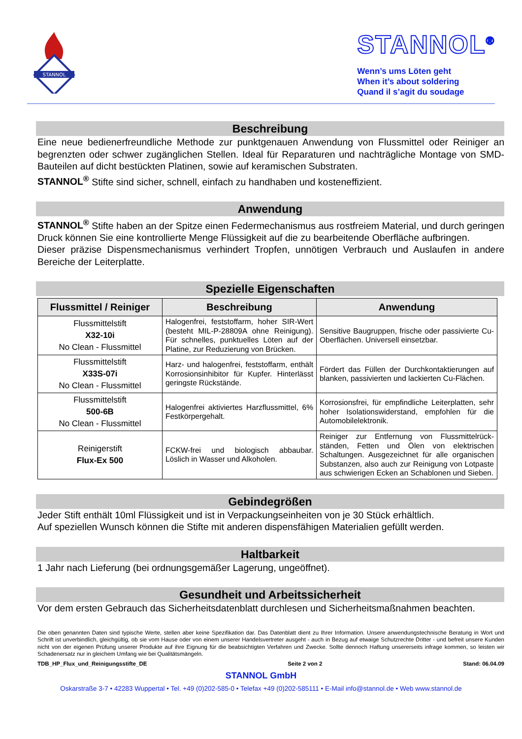STANNOL
STANNOL<sup>®</sup>
Wenn’s ums Löten geht
When it’s about soldering
Quand il s’agit du soudage
Beschreibung
Eine neue bedienerfreundliche Methode zur punktgenauen Anwendung von Flussmittel oder Reiniger an begrenzten oder schwer zugänglichen Stellen. Ideal für Reparaturen und nachträgliche Montage von SMD-Bauteilen auf dicht bestückten Platinen, sowie auf keramischen Substraten.
STANNOL<sup>®</sup> Stifte sind sicher, schnell, einfach zu handhaben und kosteneffizient.
Anwendung
STANNOL<sup>®</sup> Stifte haben an der Spitze einen Federmechanismus aus rostfreiem Material, und durch geringen Druck können Sie eine kontrollierte Menge Flüssigkeit auf die zu bearbeitende Oberfläche aufbringen.
Dieser präzise Dispensmechanismus verhindert Tropfen, unnötigen Verbrauch und Auslaufen in andere Bereiche der Leiterplatte.
Spezielle Eigenschaften
| Flussmittel / Reiniger | Beschreibung | Anwendung |
| --- | --- | --- |
| Flussmittelstift X32-10i No Clean - Flussmittel | Halogenfrei, feststoffarm, hoher SIR-Wert (besteht MIL-P-28809A ohne Reinigung). Für schnelles, punktuelles Löten auf der Platine, zur Reduzierung von Brücken. | Sensitive Baugruppen, frische oder passivierte Cu-Oberflächen. Universell einsetzbar. |
| Flussmittelstift X33S-07i No Clean - Flussmittel | Harz- und halogenfrei, feststoffarm, enthält Korrosionsinhibitor für Kupfer. Hinterlässt geringste Rückstände. | Fördert das Füllen der Durchkontaktierungen auf blanken, passivierten und lackierten Cu-Flächen. |
| Flussmittelstift 500-6B No Clean - Flussmittel | Halogenfrei aktiviertes Harzflussmittel, 6% Festkörpergehalt. | Korrosionsfrei, für empfindliche Leiterplatten, sehr hoher Isolationswiderstand, empfohlen für die Automobilelektronik. |
| Reinigerstift Flux-Ex 500 | FCKW-frei und biologisch abbaubar. Löslich in Wasser und Alkoholen. | Reiniger zur Entfernung von Flussmittelrück-ständen, Fetten und Ölen von elektrischen Schaltungen. Ausgezeichnet für alle organischen Substanzen, also auch zur Reinigung von Lotpaste aus schwierigen Ecken an Schablonen und Sieben. |
Gebindegrößen
Jeder Stift enthält 10ml Flüssigkeit und ist in Verpackungseinheiten von je 30 Stück erhältlich.
Auf speziellen Wunsch können die Stifte mit anderen dispensfähigen Materialien gefüllt werden.
Haltbarkeit
1 Jahr nach Lieferung (bei ordnungsgemäßer Lagerung, ungeöffnet).
Gesundheit und Arbeitssicherheit
Vor dem ersten Gebrauch das Sicherheitsdatenblatt durchlesen und Sicherheitsmaßnahmen beachten.
Die oben genannten Daten sind typische Werte, stellen aber keine Spezifikation dar. Das Datenblatt dient zu Ihrer Information. Unsere anwendungstechnische Beratung in Wort und Schrift ist unverbindlich, gleichgültig, ob sie vom Hause oder von einem unserer Handelsvertreter ausgeht - auch in Bezug auf etwaige Schutzrechte Dritter - und befreit unsere Kunden nicht von der eigenen Prüfung unserer Produkte auf ihre Eignung für die beabsichtigten Verfahren und Zwecke. Sollte dennoch Haftung unsererseits infrage kommen, so leisten wir Schadenersatz nur in gleichem Umfang wie bei Qualitätsmängeln.
TDB_HP_Flux_und_Reinigungsstifte_DE Seite 2 von 2 Stand: 06.04.09
STANNOL GmbH
Oskarstraße 3-7 • 42283 Wuppertal • Tel. +49 (0)202-585-0 • Telefax +49 (0)202-585111 • E-Mail info@stannol.de • Web www.stannol.de